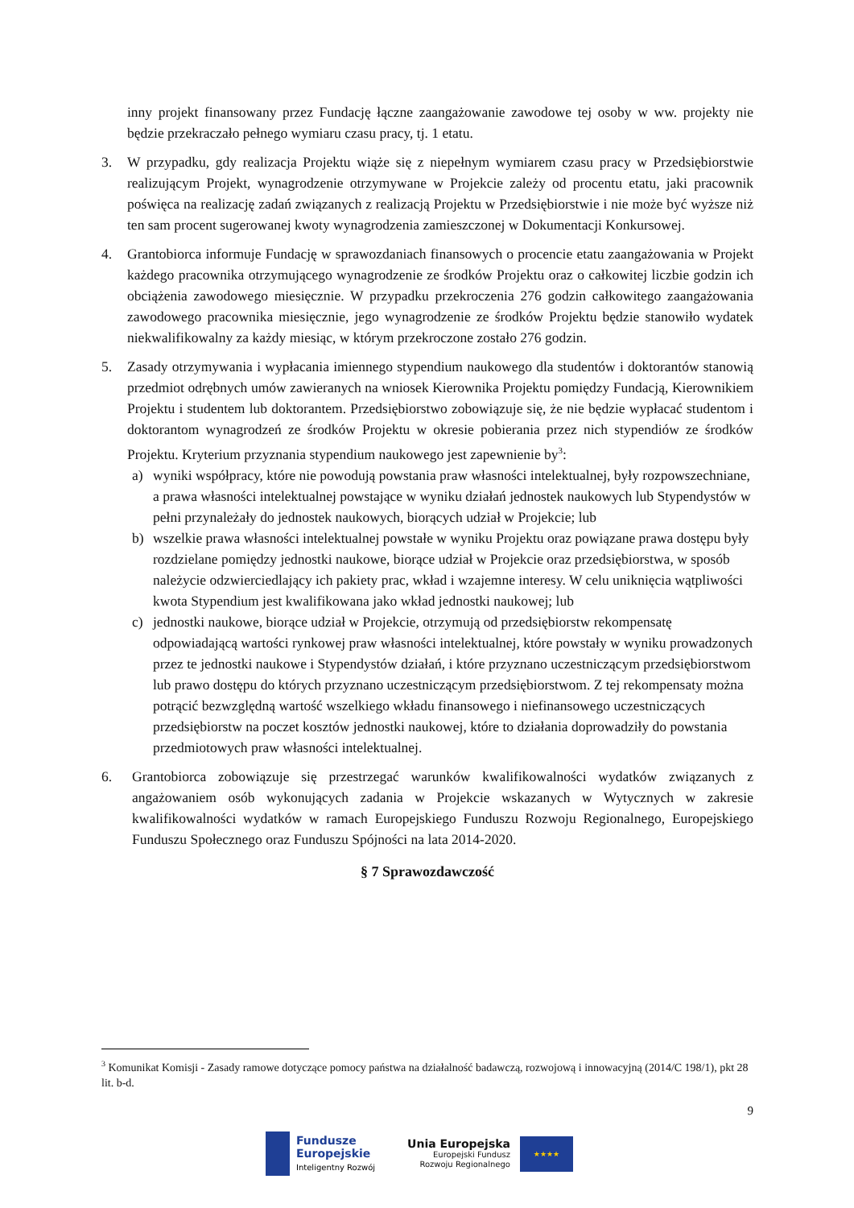inny projekt finansowany przez Fundację łączne zaangażowanie zawodowe tej osoby w ww. projekty nie będzie przekraczało pełnego wymiaru czasu pracy, tj. 1 etatu.
3. W przypadku, gdy realizacja Projektu wiąże się z niepełnym wymiarem czasu pracy w Przedsiębiorstwie realizującym Projekt, wynagrodzenie otrzymywane w Projekcie zależy od procentu etatu, jaki pracownik poświęca na realizację zadań związanych z realizacją Projektu w Przedsiębiorstwie i nie może być wyższe niż ten sam procent sugerowanej kwoty wynagrodzenia zamieszczonej w Dokumentacji Konkursowej.
4. Grantobiorca informuje Fundację w sprawozdaniach finansowych o procencie etatu zaangażowania w Projekt każdego pracownika otrzymującego wynagrodzenie ze środków Projektu oraz o całkowitej liczbie godzin ich obciążenia zawodowego miesięcznie. W przypadku przekroczenia 276 godzin całkowitego zaangażowania zawodowego pracownika miesięcznie, jego wynagrodzenie ze środków Projektu będzie stanowiło wydatek niekwalifikowalny za każdy miesiąc, w którym przekroczone zostało 276 godzin.
5. Zasady otrzymywania i wypłacania imiennego stypendium naukowego dla studentów i doktorantów stanowią przedmiot odrębnych umów zawieranych na wniosek Kierownika Projektu pomiędzy Fundacją, Kierownikiem Projektu i studentem lub doktorantem. Przedsiębiorstwo zobowiązuje się, że nie będzie wypłacać studentom i doktorantom wynagrodzeń ze środków Projektu w okresie pobierania przez nich stypendiów ze środków Projektu. Kryterium przyznania stypendium naukowego jest zapewnienie by<sup>3</sup>:
a) wyniki współpracy, które nie powodują powstania praw własności intelektualnej, były rozpowszechniane, a prawa własności intelektualnej powstające w wyniku działań jednostek naukowych lub Stypendystów w pełni przynależały do jednostek naukowych, biorących udział w Projekcie; lub
b) wszelkie prawa własności intelektualnej powstałe w wyniku Projektu oraz powiązane prawa dostępu były rozdzielane pomiędzy jednostki naukowe, biorące udział w Projekcie oraz przedsiębiorstwa, w sposób należycie odzwierciedlający ich pakiety prac, wkład i wzajemne interesy. W celu uniknięcia wątpliwości kwota Stypendium jest kwalifikowana jako wkład jednostki naukowej; lub
c) jednostki naukowe, biorące udział w Projekcie, otrzymują od przedsiębiorstw rekompensatę odpowiadającą wartości rynkowej praw własności intelektualnej, które powstały w wyniku prowadzonych przez te jednostki naukowe i Stypendystów działań, i które przyznano uczestniczącym przedsiębiorstwom lub prawo dostępu do których przyznano uczestniczącym przedsiębiorstwom. Z tej rekompensaty można potrącić bezwzględną wartość wszelkiego wkładu finansowego i niefinansowego uczestniczących przedsiębiorstw na poczet kosztów jednostki naukowej, które to działania doprowadziły do powstania przedmiotowych praw własności intelektualnej.
6. Grantobiorca zobowiązuje się przestrzegać warunków kwalifikowalności wydatków związanych z angażowaniem osób wykonujących zadania w Projekcie wskazanych w Wytycznych w zakresie kwalifikowalności wydatków w ramach Europejskiego Funduszu Rozwoju Regionalnego, Europejskiego Funduszu Społecznego oraz Funduszu Spójności na lata 2014-2020.
§ 7 Sprawozdawczość
<sup>3</sup> Komunikat Komisji - Zasady ramowe dotyczące pomocy państwa na działalność badawczą, rozwojową i innowacyjną (2014/C 198/1), pkt 28 lit. b-d.
9
Fundusze
Europejskie
Inteligentny Rozwój
Unia Europejska
Europejski Fundusz
Rozwoju Regionalnego
★★★★